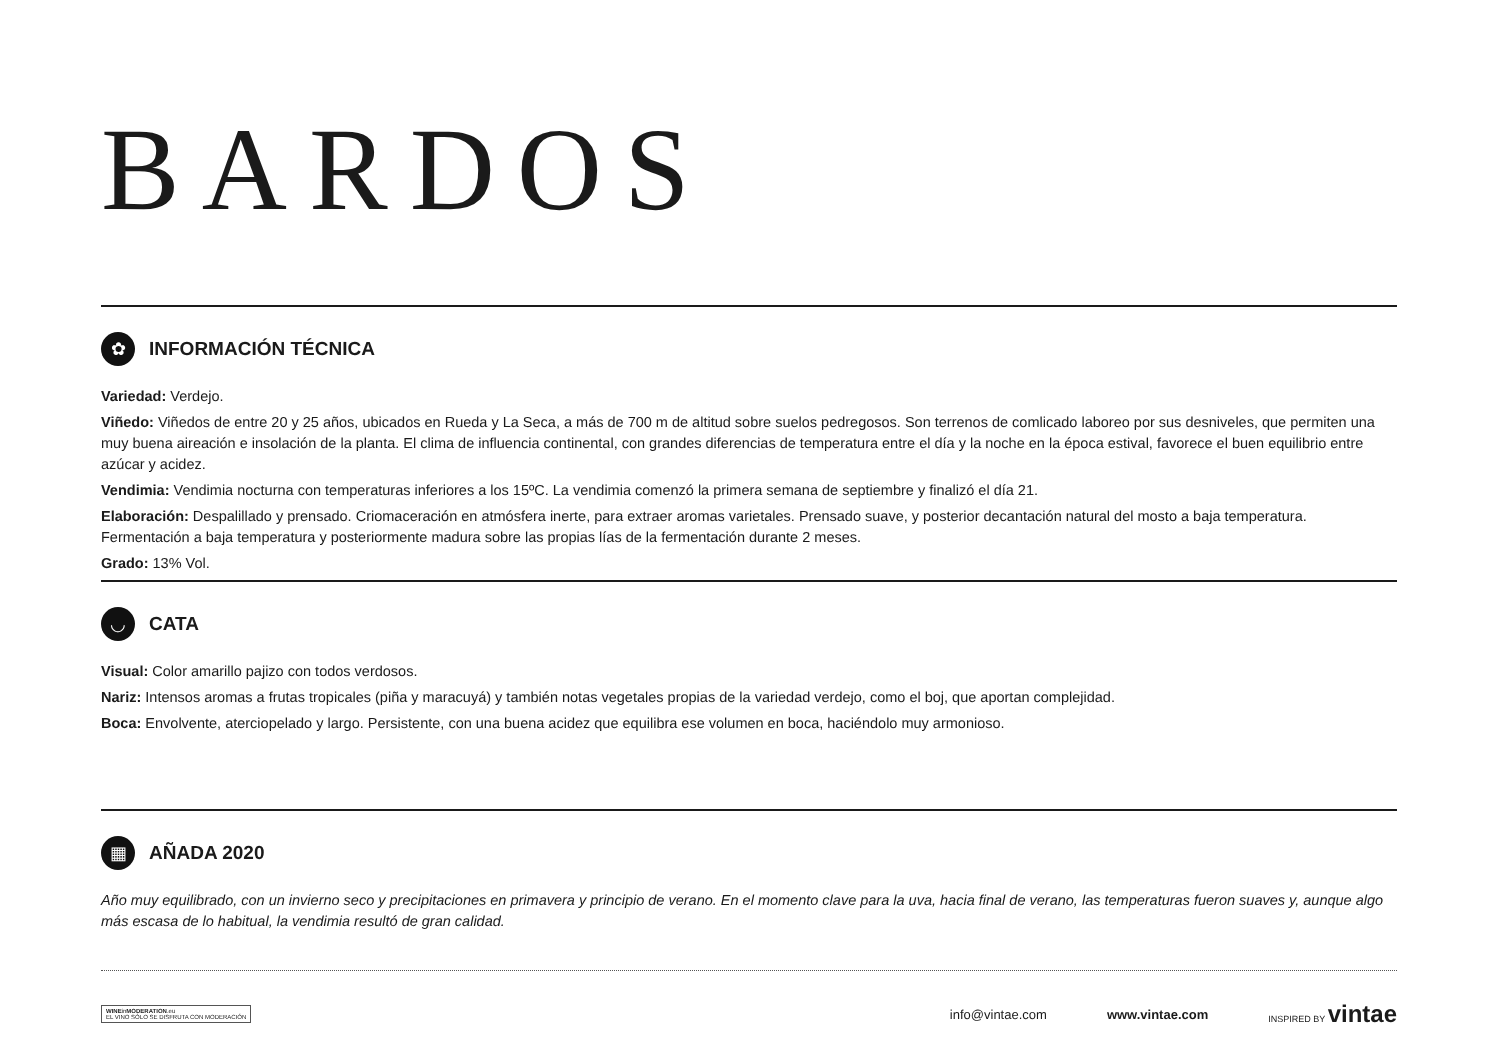BARDOS
✿
INFORMACIÓN TÉCNICA
Variedad: Verdejo.
Viñedo: Viñedos de entre 20 y 25 años, ubicados en Rueda y La Seca, a más de 700 m de altitud sobre suelos pedregosos. Son terrenos de comlicado laboreo por sus desniveles, que permiten una muy buena aireación e insolación de la planta. El clima de influencia continental, con grandes diferencias de temperatura entre el día y la noche en la época estival, favorece el buen equilibrio entre azúcar y acidez.
Vendimia: Vendimia nocturna con temperaturas inferiores a los 15ºC. La vendimia comenzó la primera semana de septiembre y finalizó el día 21.
Elaboración: Despalillado y prensado. Criomaceración en atmósfera inerte, para extraer aromas varietales. Prensado suave, y posterior decantación natural del mosto a baja temperatura. Fermentación a baja temperatura y posteriormente madura sobre las propias lías de la fermentación durante 2 meses.
Grado: 13% Vol.
◡
CATA
Visual: Color amarillo pajizo con todos verdosos.
Nariz: Intensos aromas a frutas tropicales (piña y maracuyá) y también notas vegetales propias de la variedad verdejo, como el boj, que aportan complejidad.
Boca: Envolvente, aterciopelado y largo. Persistente, con una buena acidez que equilibra ese volumen en boca, haciéndolo muy armonioso.
▦
AÑADA 2020
Año muy equilibrado, con un invierno seco y precipitaciones en primavera y principio de verano. En el momento clave para la uva, hacia final de verano, las temperaturas fueron suaves y, aunque algo más escasa de lo habitual, la vendimia resultó de gran calidad.
WINEinMODERATION.eu
EL VINO SÓLO SE DISFRUTA CON MODERACIÓN
info@vintae.com www.vintae.com
INSPIRED BY vintae